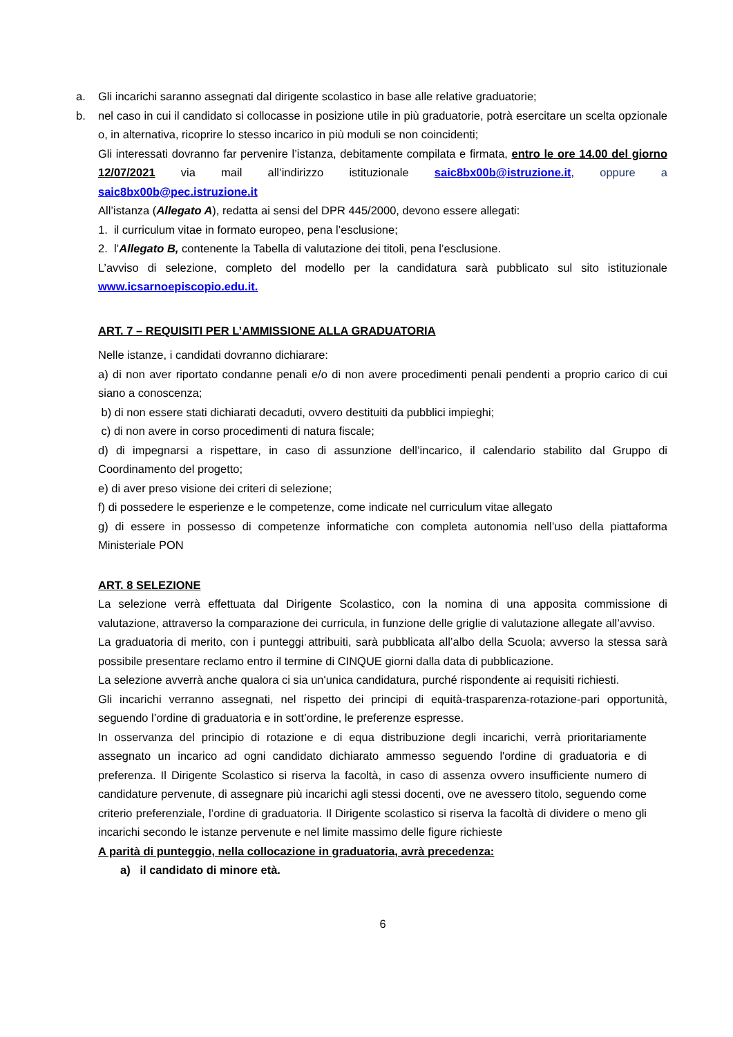a. Gli incarichi saranno assegnati dal dirigente scolastico in base alle relative graduatorie;
b. nel caso in cui il candidato si collocasse in posizione utile in più graduatorie, potrà esercitare un scelta opzionale o, in alternativa, ricoprire lo stesso incarico in più moduli se non coincidenti;
Gli interessati dovranno far pervenire l’istanza, debitamente compilata e firmata, entro le ore 14.00 del giorno 12/07/2021 via mail all’indirizzo istituzionale saic8bx00b@istruzione.it, oppure a saic8bx00b@pec.istruzione.it
All’istanza (Allegato A), redatta ai sensi del DPR 445/2000, devono essere allegati:
1. il curriculum vitae in formato europeo, pena l’esclusione;
2. l’Allegato B, contenente la Tabella di valutazione dei titoli, pena l’esclusione.
L’avviso di selezione, completo del modello per la candidatura sarà pubblicato sul sito istituzionale www.icsarnoepiscopio.edu.it.
ART. 7 – REQUISITI PER L’AMMISSIONE ALLA GRADUATORIA
Nelle istanze, i candidati dovranno dichiarare:
a) di non aver riportato condanne penali e/o di non avere procedimenti penali pendenti a proprio carico di cui siano a conoscenza;
b) di non essere stati dichiarati decaduti, ovvero destituiti da pubblici impieghi;
c) di non avere in corso procedimenti di natura fiscale;
d) di impegnarsi a rispettare, in caso di assunzione dell’incarico, il calendario stabilito dal Gruppo di Coordinamento del progetto;
e) di aver preso visione dei criteri di selezione;
f) di possedere le esperienze e le competenze, come indicate nel curriculum vitae allegato
g) di essere in possesso di competenze informatiche con completa autonomia nell’uso della piattaforma Ministeriale PON
ART. 8 SELEZIONE
La selezione verrà effettuata dal Dirigente Scolastico, con la nomina di una apposita commissione di valutazione, attraverso la comparazione dei curricula, in funzione delle griglie di valutazione allegate all’avviso.
La graduatoria di merito, con i punteggi attribuiti, sarà pubblicata all’albo della Scuola; avverso la stessa sarà possibile presentare reclamo entro il termine di CINQUE giorni dalla data di pubblicazione.
La selezione avverrà anche qualora ci sia un'unica candidatura, purché rispondente ai requisiti richiesti.
Gli incarichi verranno assegnati, nel rispetto dei principi di equità-trasparenza-rotazione-pari opportunità, seguendo l’ordine di graduatoria e in sott’ordine, le preferenze espresse.
In osservanza del principio di rotazione e di equa distribuzione degli incarichi, verrà prioritariamente assegnato un incarico ad ogni candidato dichiarato ammesso seguendo l'ordine di graduatoria e di preferenza. Il Dirigente Scolastico si riserva la facoltà, in caso di assenza ovvero insufficiente numero di candidature pervenute, di assegnare più incarichi agli stessi docenti, ove ne avessero titolo, seguendo come criterio preferenziale, l’ordine di graduatoria. Il Dirigente scolastico si riserva la facoltà di dividere o meno gli incarichi secondo le istanze pervenute e nel limite massimo delle figure richieste
A parità di punteggio, nella collocazione in graduatoria, avrà precedenza:
a) il candidato di minore età.
6